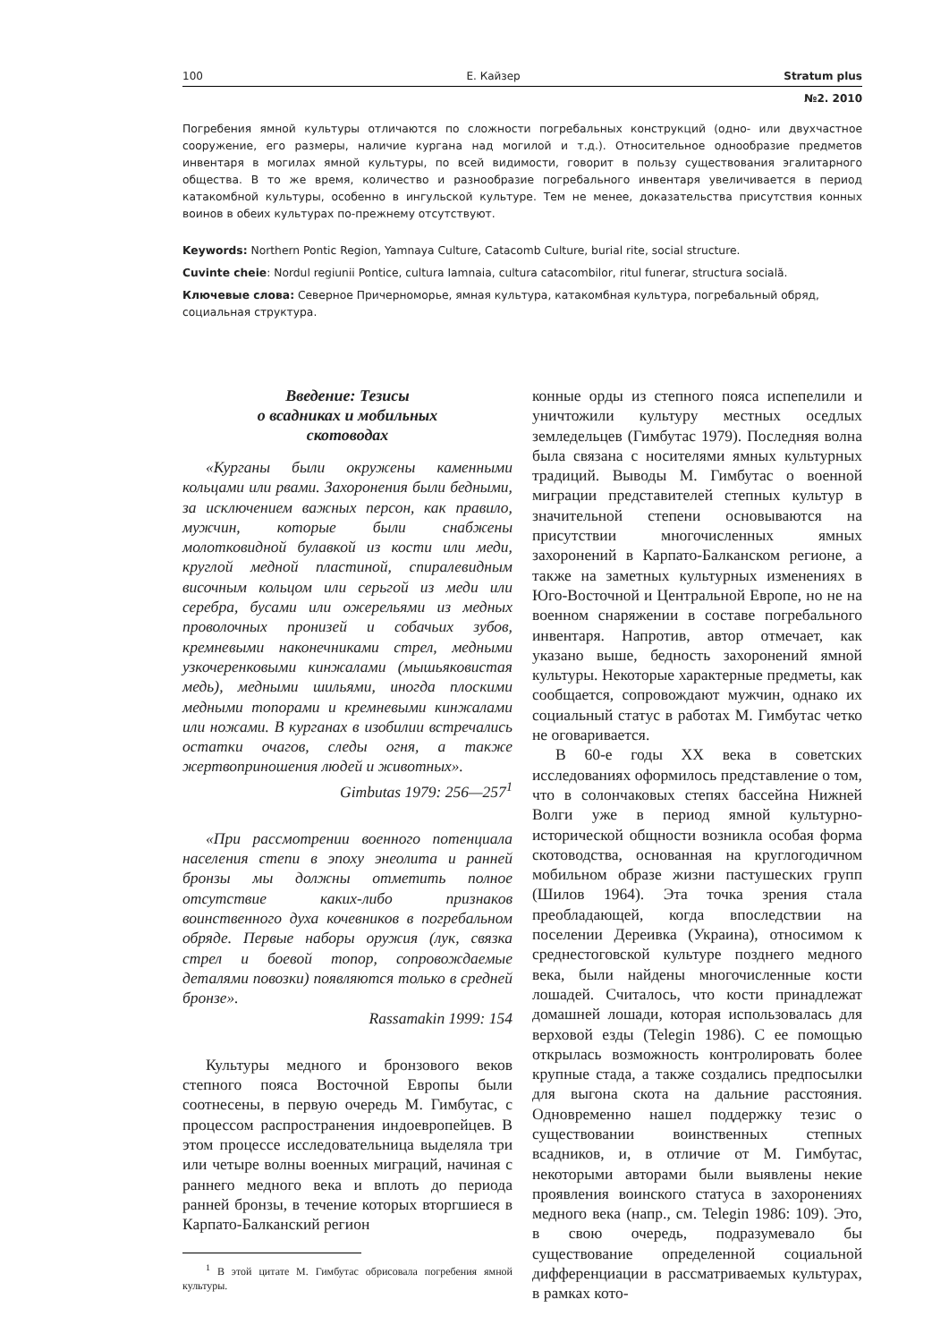100 Е. Кайзер Stratum plus
№2. 2010
Погребения ямной культуры отличаются по сложности погребальных конструкций (одно- или двухчастное сооружение, его размеры, наличие кургана над могилой и т.д.). Относительное однообразие предметов инвентаря в могилах ямной культуры, по всей видимости, говорит в пользу существования эгалитарного общества. В то же время, количество и разнообразие погребального инвентаря увеличивается в период катакомбной культуры, особенно в ингульской культуре. Тем не менее, доказательства присутствия конных воинов в обеих культурах по-прежнему отсутствуют.
Keywords: Northern Pontic Region, Yamnaya Culture, Catacomb Culture, burial rite, social structure.
Cuvinte cheie: Nordul regiunii Pontice, cultura Iamnaia, cultura catacombilor, ritul funerar, structura socială.
Ключевые слова: Северное Причерноморье, ямная культура, катакомбная культура, погребальный обряд, социальная структура.
Введение: Тезисы
о всадниках и мобильных
скотоводах
«Курганы были окружены каменными кольцами или рвами. Захоронения были бедными, за исключением важных персон, как правило, мужчин, которые были снабжены молотковидной булавкой из кости или меди, круглой медной пластиной, спиралевидным височным кольцом или серьгой из меди или серебра, бусами или ожерельями из медных проволочных пронизей и собачьих зубов, кремневыми наконечниками стрел, медными узкочеренковыми кинжалами (мышьяковистая медь), медными шильями, иногда плоскими медными топорами и кремневыми кинжалами или ножами. В курганах в изобилии встречались остатки очагов, следы огня, а также жертвоприношения людей и животных».
Gimbutas 1979: 256—257<sup>1</sup>
«При рассмотрении военного потенциала населения степи в эпоху энеолита и ранней бронзы мы должны отметить полное отсутствие каких-либо признаков воинственного духа кочевников в погребальном обряде. Первые наборы оружия (лук, связка стрел и боевой топор, сопровождаемые деталями повозки) появляются только в средней бронзе».
Rassamakin 1999: 154
Культуры медного и бронзового веков степного пояса Восточной Европы были соотнесены, в первую очередь М. Гимбутас, с процессом распространения индоевропейцев. В этом процессе исследовательница выделяла три или четыре волны военных миграций, начиная с раннего медного века и вплоть до периода ранней бронзы, в течение которых вторгшиеся в Карпато-Балканский регион
<sup>1</sup> В этой цитате М. Гимбутас обрисовала погребения ямной культуры.
конные орды из степного пояса испепелили и уничтожили культуру местных оседлых земледельцев (Гимбутас 1979). Последняя волна была связана с носителями ямных культурных традиций. Выводы М. Гимбутас о военной миграции представителей степных культур в значительной степени основываются на присутствии многочисленных ямных захоронений в Карпато-Балканском регионе, а также на заметных культурных изменениях в Юго-Восточной и Центральной Европе, но не на военном снаряжении в составе погребального инвентаря. Напротив, автор отмечает, как указано выше, бедность захоронений ямной культуры. Некоторые характерные предметы, как сообщается, сопровождают мужчин, однако их социальный статус в работах М. Гимбутас четко не оговаривается.
В 60-е годы XX века в советских исследованиях оформилось представление о том, что в солончаковых степях бассейна Нижней Волги уже в период ямной культурно-исторической общности возникла особая форма скотоводства, основанная на круглогодичном мобильном образе жизни пастушеских групп (Шилов 1964). Эта точка зрения стала преобладающей, когда впоследствии на поселении Дереивка (Украина), относимом к среднестоговской культуре позднего медного века, были найдены многочисленные кости лошадей. Считалось, что кости принадлежат домашней лошади, которая использовалась для верховой езды (Telegin 1986). С ее помощью открылась возможность контролировать более крупные стада, а также создались предпосылки для выгона скота на дальние расстояния. Одновременно нашел поддержку тезис о существовании воинственных степных всадников, и, в отличие от М. Гимбутас, некоторыми авторами были выявлены некие проявления воинского статуса в захоронениях медного века (напр., см. Telegin 1986: 109). Это, в свою очередь, подразумевало бы существование определенной социальной дифференциации в рассматриваемых культурах, в рамках кото-